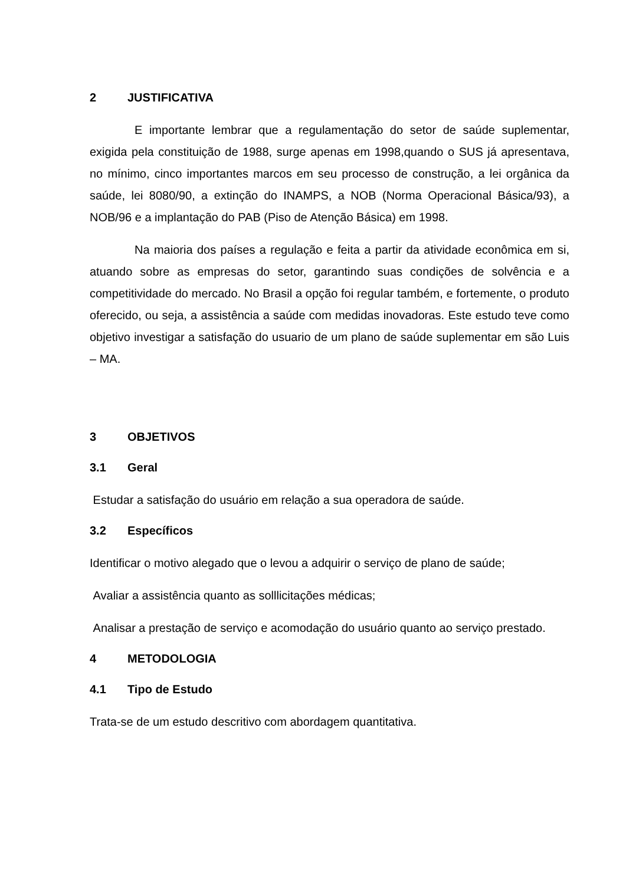2 JUSTIFICATIVA
E importante lembrar que a regulamentação do setor de saúde suplementar, exigida pela constituição de 1988, surge apenas em 1998,quando o SUS já apresentava, no mínimo, cinco importantes marcos em seu processo de construção, a lei orgânica da saúde, lei 8080/90, a extinção do INAMPS, a NOB (Norma Operacional Básica/93), a NOB/96 e a implantação do PAB (Piso de Atenção Básica) em 1998.
Na maioria dos países a regulação e feita a partir da atividade econômica em si, atuando sobre as empresas do setor, garantindo suas condições de solvência e a competitividade do mercado. No Brasil a opção foi regular também, e fortemente, o produto oferecido, ou seja, a assistência a saúde com medidas inovadoras. Este estudo teve como objetivo investigar a satisfação do usuario de um plano de saúde suplementar em são Luis – MA.
3 OBJETIVOS
3.1 Geral
Estudar a satisfação do usuário em relação a sua operadora de saúde.
3.2 Específicos
Identificar o motivo alegado que o levou a adquirir o serviço de plano de saúde;
Avaliar a assistência quanto as solllicitações médicas;
Analisar a prestação de serviço e acomodação do usuário quanto ao serviço prestado.
4 METODOLOGIA
4.1 Tipo de Estudo
Trata-se de um estudo descritivo com abordagem quantitativa.